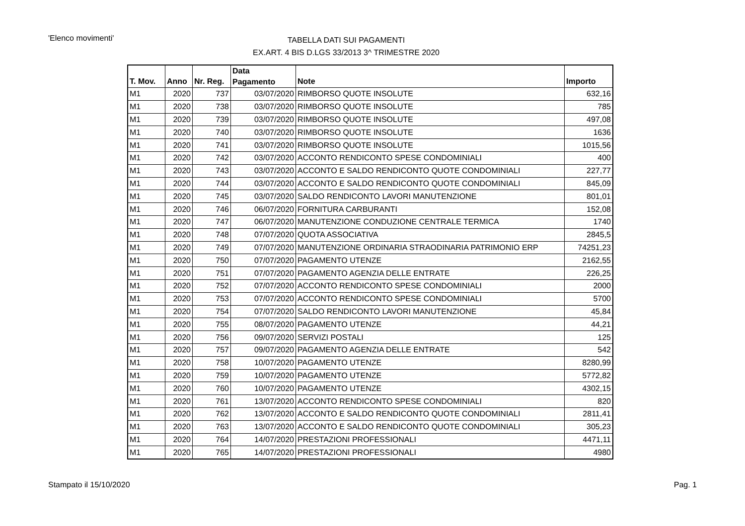'Elenco movimenti'
TABELLA DATI SUI PAGAMENTI
EX.ART. 4 BIS D.LGS 33/2013 3^ TRIMESTRE 2020
| T. Mov. | Anno | Nr. Reg. | Data Pagamento | Note | Importo |
| --- | --- | --- | --- | --- | --- |
| M1 | 2020 | 737 | 03/07/2020 | RIMBORSO QUOTE INSOLUTE | 632,16 |
| M1 | 2020 | 738 | 03/07/2020 | RIMBORSO QUOTE INSOLUTE | 785 |
| M1 | 2020 | 739 | 03/07/2020 | RIMBORSO QUOTE INSOLUTE | 497,08 |
| M1 | 2020 | 740 | 03/07/2020 | RIMBORSO QUOTE INSOLUTE | 1636 |
| M1 | 2020 | 741 | 03/07/2020 | RIMBORSO QUOTE INSOLUTE | 1015,56 |
| M1 | 2020 | 742 | 03/07/2020 | ACCONTO RENDICONTO SPESE CONDOMINIALI | 400 |
| M1 | 2020 | 743 | 03/07/2020 | ACCONTO E SALDO RENDICONTO QUOTE CONDOMINIALI | 227,77 |
| M1 | 2020 | 744 | 03/07/2020 | ACCONTO E SALDO RENDICONTO QUOTE CONDOMINIALI | 845,09 |
| M1 | 2020 | 745 | 03/07/2020 | SALDO RENDICONTO LAVORI MANUTENZIONE | 801,01 |
| M1 | 2020 | 746 | 06/07/2020 | FORNITURA CARBURANTI | 152,08 |
| M1 | 2020 | 747 | 06/07/2020 | MANUTENZIONE CONDUZIONE CENTRALE TERMICA | 1740 |
| M1 | 2020 | 748 | 07/07/2020 | QUOTA ASSOCIATIVA | 2845,5 |
| M1 | 2020 | 749 | 07/07/2020 | MANUTENZIONE ORDINARIA STRAODINARIA PATRIMONIO ERP | 74251,23 |
| M1 | 2020 | 750 | 07/07/2020 | PAGAMENTO UTENZE | 2162,55 |
| M1 | 2020 | 751 | 07/07/2020 | PAGAMENTO AGENZIA DELLE ENTRATE | 226,25 |
| M1 | 2020 | 752 | 07/07/2020 | ACCONTO RENDICONTO SPESE CONDOMINIALI | 2000 |
| M1 | 2020 | 753 | 07/07/2020 | ACCONTO RENDICONTO SPESE CONDOMINIALI | 5700 |
| M1 | 2020 | 754 | 07/07/2020 | SALDO RENDICONTO LAVORI MANUTENZIONE | 45,84 |
| M1 | 2020 | 755 | 08/07/2020 | PAGAMENTO UTENZE | 44,21 |
| M1 | 2020 | 756 | 09/07/2020 | SERVIZI POSTALI | 125 |
| M1 | 2020 | 757 | 09/07/2020 | PAGAMENTO AGENZIA DELLE ENTRATE | 542 |
| M1 | 2020 | 758 | 10/07/2020 | PAGAMENTO UTENZE | 8280,99 |
| M1 | 2020 | 759 | 10/07/2020 | PAGAMENTO UTENZE | 5772,82 |
| M1 | 2020 | 760 | 10/07/2020 | PAGAMENTO UTENZE | 4302,15 |
| M1 | 2020 | 761 | 13/07/2020 | ACCONTO RENDICONTO SPESE CONDOMINIALI | 820 |
| M1 | 2020 | 762 | 13/07/2020 | ACCONTO E SALDO RENDICONTO QUOTE CONDOMINIALI | 2811,41 |
| M1 | 2020 | 763 | 13/07/2020 | ACCONTO E SALDO RENDICONTO QUOTE CONDOMINIALI | 305,23 |
| M1 | 2020 | 764 | 14/07/2020 | PRESTAZIONI PROFESSIONALI | 4471,11 |
| M1 | 2020 | 765 | 14/07/2020 | PRESTAZIONI PROFESSIONALI | 4980 |
Stampato il 15/10/2020 Pag. 1